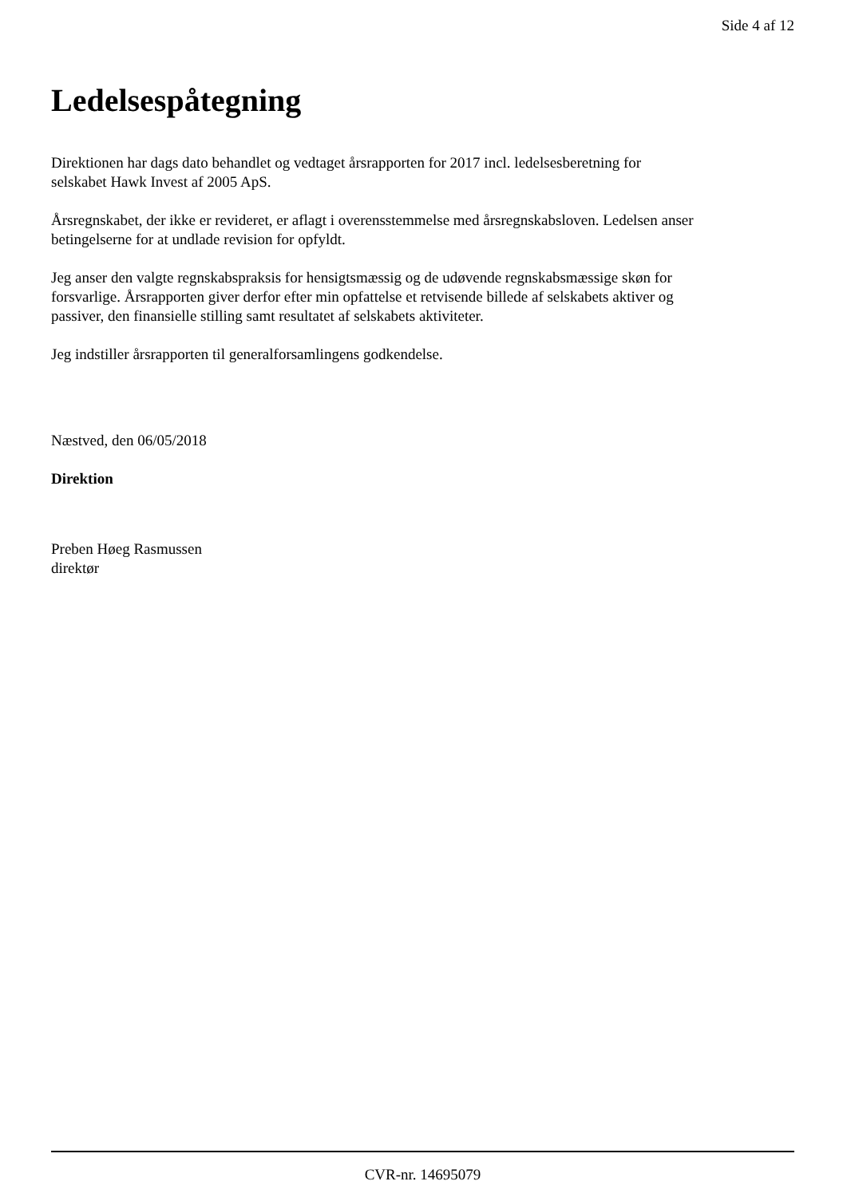Side 4 af 12
Ledelsespåtegning
Direktionen har dags dato behandlet og vedtaget årsrapporten for 2017 incl. ledelsesberetning for
selskabet Hawk Invest af 2005 ApS.
Årsregnskabet, der ikke er revideret, er aflagt i overensstemmelse med årsregnskabsloven. Ledelsen anser
betingelserne for at undlade revision for opfyldt.
Jeg anser den valgte regnskabspraksis for hensigtsmæssig og de udøvende regnskabsmæssige skøn for
forsvarlige. Årsrapporten giver derfor efter min opfattelse et retvisende billede af selskabets aktiver og
passiver, den finansielle stilling samt resultatet af selskabets aktiviteter.
Jeg indstiller årsrapporten til generalforsamlingens godkendelse.
Næstved, den 06/05/2018
Direktion
Preben Høeg Rasmussen
direktør
CVR-nr. 14695079